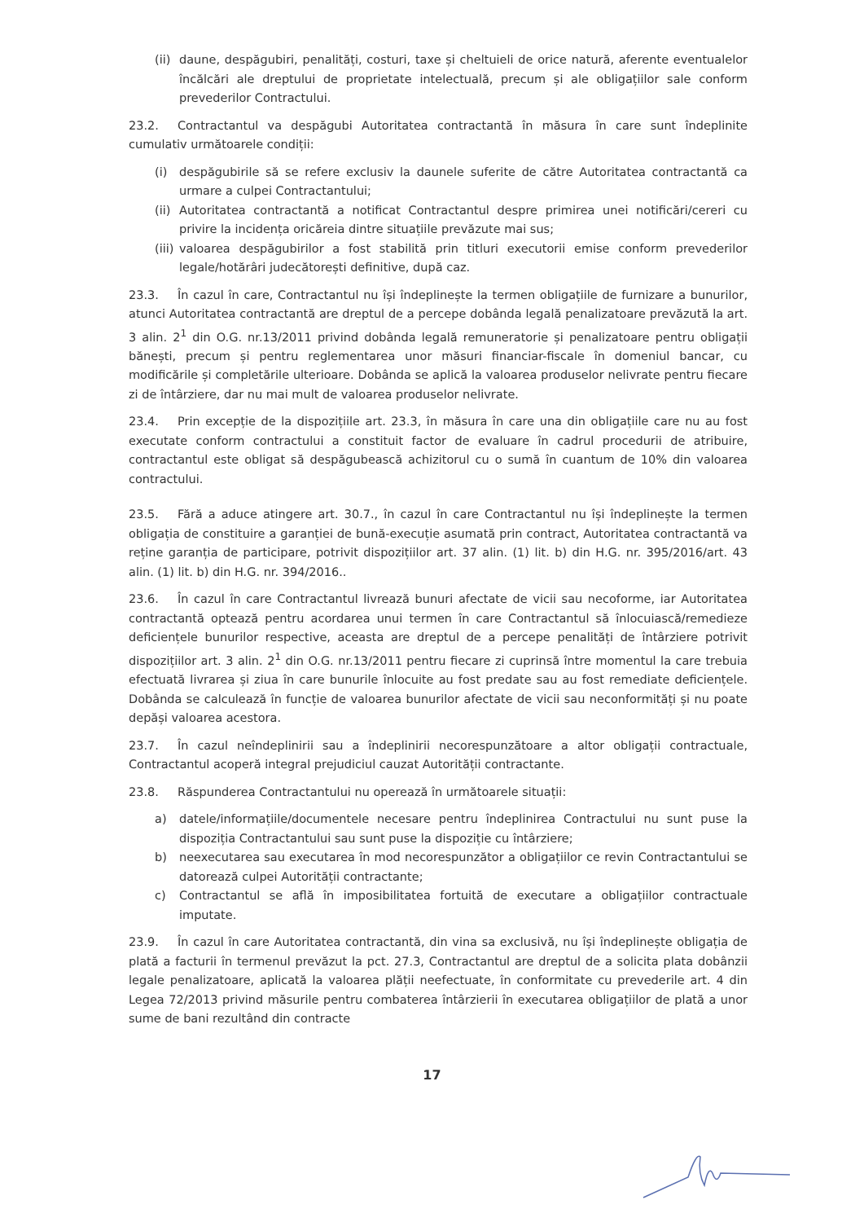(ii)
daune, despăgubiri, penalități, costuri, taxe și cheltuieli de orice natură, aferente eventualelor încălcări ale dreptului de proprietate intelectuală, precum și ale obligațiilor sale conform prevederilor Contractului.
23.2. Contractantul va despăgubi Autoritatea contractantă în măsura în care sunt îndeplinite cumulativ următoarele condiții:
(i) despăgubirile să se refere exclusiv la daunele suferite de către Autoritatea contractantă ca urmare a culpei Contractantului;
(ii)
Autoritatea contractantă a notificat Contractantul despre primirea unei notificări/cereri cu privire la incidența oricăreia dintre situațiile prevăzute mai sus;
(iii)
valoarea despăgubirilor a fost stabilită prin titluri executorii emise conform prevederilor legale/hotărâri judecătorești definitive, după caz.
23.3. În cazul în care, Contractantul nu își îndeplinește la termen obligațiile de furnizare a bunurilor, atunci Autoritatea contractantă are dreptul de a percepe dobânda legală penalizatoare prevăzută la art. 3 alin. 2<sup>1</sup> din O.G. nr.13/2011 privind dobânda legală remuneratorie și penalizatoare pentru obligații bănești, precum și pentru reglementarea unor măsuri financiar-fiscale în domeniul bancar, cu modificările și completările ulterioare. Dobânda se aplică la valoarea produselor nelivrate pentru fiecare zi de întârziere, dar nu mai mult de valoarea produselor nelivrate.
23.4. Prin excepție de la dispozițiile art. 23.3, în măsura în care una din obligațiile care nu au fost executate conform contractului a constituit factor de evaluare în cadrul procedurii de atribuire, contractantul este obligat să despăgubească achizitorul cu o sumă în cuantum de 10% din valoarea contractului.
23.5. Fără a aduce atingere art. 30.7., în cazul în care Contractantul nu își îndeplinește la termen obligația de constituire a garanției de bună-execuție asumată prin contract, Autoritatea contractantă va reține garanția de participare, potrivit dispozițiilor art. 37 alin. (1) lit. b) din H.G. nr. 395/2016/art. 43 alin. (1) lit. b) din H.G. nr. 394/2016..
23.6. În cazul în care Contractantul livrează bunuri afectate de vicii sau necoforme, iar Autoritatea contractantă optează pentru acordarea unui termen în care Contractantul să înlocuiască/remedieze deficiențele bunurilor respective, aceasta are dreptul de a percepe penalități de întârziere potrivit dispozițiilor art. 3 alin. 2<sup>1</sup> din O.G. nr.13/2011 pentru fiecare zi cuprinsă între momentul la care trebuia efectuată livrarea și ziua în care bunurile înlocuite au fost predate sau au fost remediate deficiențele. Dobânda se calculează în funcție de valoarea bunurilor afectate de vicii sau neconformități și nu poate depăși valoarea acestora.
23.7. În cazul neîndeplinirii sau a îndeplinirii necorespunzătoare a altor obligații contractuale, Contractantul acoperă integral prejudiciul cauzat Autorității contractante.
23.8. Răspunderea Contractantului nu operează în următoarele situații:
a) datele/informațiile/documentele necesare pentru îndeplinirea Contractului nu sunt puse la dispoziția Contractantului sau sunt puse la dispoziție cu întârziere;
b) neexecutarea sau executarea în mod necorespunzător a obligațiilor ce revin Contractantului se datorează culpei Autorității contractante;
c) Contractantul se află în imposibilitatea fortuită de executare a obligațiilor contractuale imputate.
23.9. În cazul în care Autoritatea contractantă, din vina sa exclusivă, nu își îndeplinește obligația de plată a facturii în termenul prevăzut la pct. 27.3, Contractantul are dreptul de a solicita plata dobânzii legale penalizatoare, aplicată la valoarea plății neefectuate, în conformitate cu prevederile art. 4 din Legea 72/2013 privind măsurile pentru combaterea întârzierii în executarea obligațiilor de plată a unor sume de bani rezultând din contracte
17